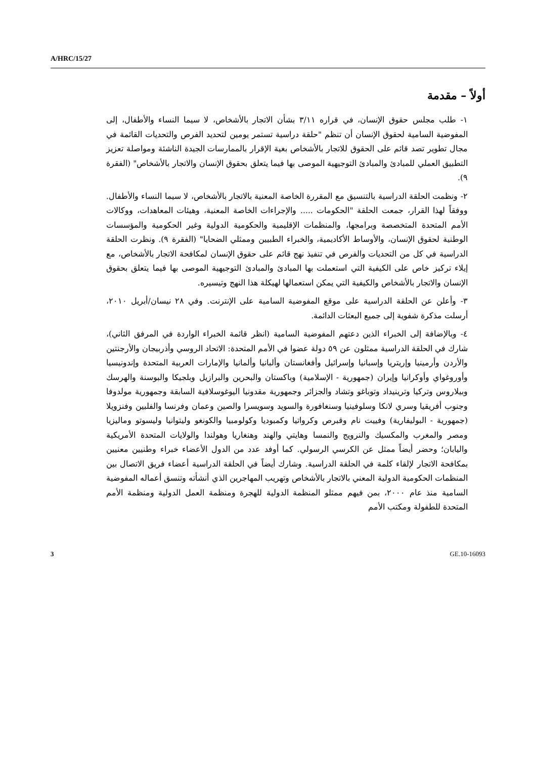A/HRC/15/27
أولاً – مقدمة
١- طلب مجلس حقوق الإنسان، في قراره ٣/١١ بشأن الاتجار بالأشخاص، لا سيما النساء والأطفال، إلى المفوضية السامية لحقوق الإنسان أن تنظم "حلقة دراسية تستمر يومين لتحديد الفرص والتحديات القائمة في مجال تطوير تصد قائم على الحقوق للاتجار بالأشخاص بغية الإقرار بالممارسات الجيدة الناشئة ومواصلة تعزيز التطبيق العملي للمبادئ والمبادئ التوجيهية الموصى بها فيما يتعلق بحقوق الإنسان والاتجار بالأشخاص" (الفقرة ٩).
٢- ونظمت الحلقة الدراسية بالتنسيق مع المقررة الخاصة المعنية بالاتجار بالأشخاص، لا سيما النساء والأطفال. ووفقاً لهذا القرار، جمعت الحلقة "الحكومات ..... والإجراءات الخاصة المعنية، وهيئات المعاهدات، ووكالات الأمم المتحدة المتخصصة وبرامجها، والمنظمات الإقليمية والحكومية الدولية وغير الحكومية والمؤسسات الوطنية لحقوق الإنسان، والأوساط الأكاديمية، والخبراء الطبيين وممثلي الضحايا" (الفقرة ٩). ونظرت الحلقة الدراسية في كل من التحديات والفرص في تنفيذ نهج قائم على حقوق الإنسان لمكافحة الاتجار بالأشخاص، مع إيلاء تركيز خاص على الكيفية التي استعملت بها المبادئ والمبادئ التوجيهية الموصى بها فيما يتعلق بحقوق الإنسان والاتجار بالأشخاص والكيفية التي يمكن استعمالها لهيكلة هذا النهج وتيسيره.
٣- وأعلن عن الحلقة الدراسية على موقع المفوضية السامية على الإنترنت. وفي ٢٨ نيسان/أبريل ٢٠١٠، أرسلت مذكرة شفوية إلى جميع البعثات الدائمة.
٤- وبالإضافة إلى الخبراء الذين دعتهم المفوضية السامية (انظر قائمة الخبراء الواردة في المرفق الثاني)، شارك في الحلقة الدراسية ممثلون عن ٥٩ دولة عضوا في الأمم المتحدة: الاتحاد الروسي وأذربيجان والأرجنتين والأردن وأرمينيا وإريتريا وإسبانيا وإسرائيل وأفغانستان وألبانيا وألمانيا والإمارات العربية المتحدة وإندونيسيا وأوروغواي وأوكرانيا وإيران (جمهورية - الإسلامية) وباكستان والبحرين والبرازيل وبلجيكا والبوسنة والهرسك وبيلاروس وتركيا وترينيداد وتوباغو وتشاد والجزائر وجمهورية مقدونيا اليوغوسلافية السابقة وجمهورية مولدوفا وجنوب أفريقيا وسري لانكا وسلوفينيا وسنغافورة والسويد وسويسرا والصين وعمان وفرنسا والفلبين وفنزويلا (جمهورية - البوليفارية) وفييت نام وقبرص وكرواتيا وكمبوديا وكولومبيا والكونغو وليتوانيا وليسوتو وماليزيا ومصر والمغرب والمكسيك والنرويج والنمسا وهايتي والهند وهنغاريا وهولندا والولايات المتحدة الأمريكية واليابان؛ وحضر أيضاً ممثل عن الكرسي الرسولي. كما أوفد عدد من الدول الأعضاء خبراء وطنيين معنيين بمكافحة الاتجار لإلقاء كلمة في الحلقة الدراسية. وشارك أيضاً في الحلقة الدراسية أعضاء فريق الاتصال بين المنظمات الحكومية الدولية المعني بالاتجار بالأشخاص وتهريب المهاجرين الذي أنشأته وتنسق أعماله المفوضية السامية منذ عام ٢٠٠٠، بمن فيهم ممثلو المنظمة الدولية للهجرة ومنظمة العمل الدولية ومنظمة الأمم المتحدة للطفولة ومكتب الأمم
3 GE.10-16093